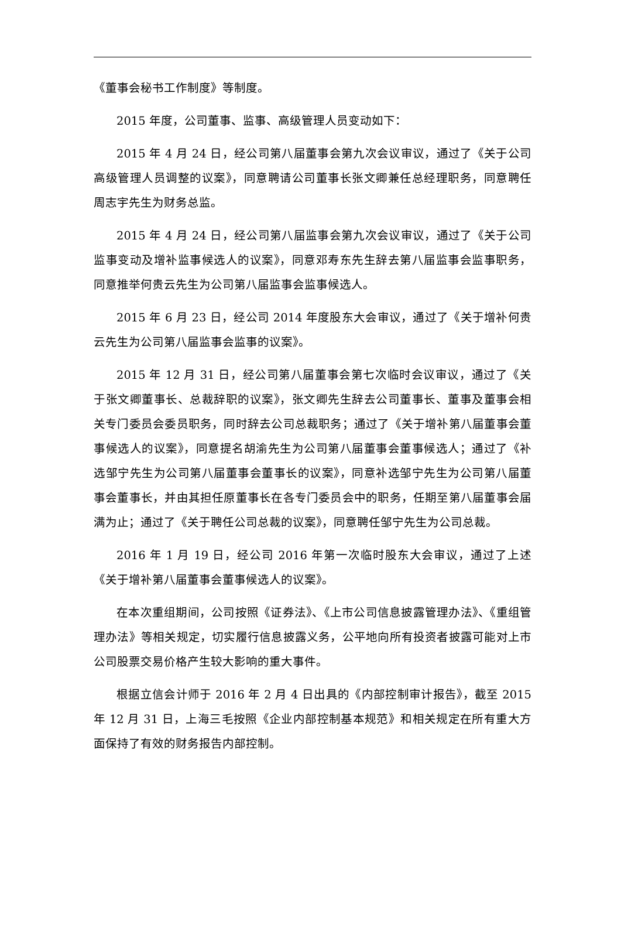《董事会秘书工作制度》等制度。
2015 年度，公司董事、监事、高级管理人员变动如下：
2015 年 4 月 24 日，经公司第八届董事会第九次会议审议，通过了《关于公司高级管理人员调整的议案》，同意聘请公司董事长张文卿兼任总经理职务，同意聘任周志宇先生为财务总监。
2015 年 4 月 24 日，经公司第八届监事会第九次会议审议，通过了《关于公司监事变动及增补监事候选人的议案》，同意邓寿东先生辞去第八届监事会监事职务，同意推举何贵云先生为公司第八届监事会监事候选人。
2015 年 6 月 23 日，经公司 2014 年度股东大会审议，通过了《关于增补何贵云先生为公司第八届监事会监事的议案》。
2015 年 12 月 31 日，经公司第八届董事会第七次临时会议审议，通过了《关于张文卿董事长、总裁辞职的议案》，张文卿先生辞去公司董事长、董事及董事会相关专门委员会委员职务，同时辞去公司总裁职务；通过了《关于增补第八届董事会董事候选人的议案》，同意提名胡渝先生为公司第八届董事会董事候选人；通过了《补选邹宁先生为公司第八届董事会董事长的议案》，同意补选邹宁先生为公司第八届董事会董事长，并由其担任原董事长在各专门委员会中的职务，任期至第八届董事会届满为止；通过了《关于聘任公司总裁的议案》，同意聘任邹宁先生为公司总裁。
2016 年 1 月 19 日，经公司 2016 年第一次临时股东大会审议，通过了上述《关于增补第八届董事会董事候选人的议案》。
在本次重组期间，公司按照《证券法》、《上市公司信息披露管理办法》、《重组管理办法》等相关规定，切实履行信息披露义务，公平地向所有投资者披露可能对上市公司股票交易价格产生较大影响的重大事件。
根据立信会计师于 2016 年 2 月 4 日出具的《内部控制审计报告》，截至 2015 年 12 月 31 日，上海三毛按照《企业内部控制基本规范》和相关规定在所有重大方面保持了有效的财务报告内部控制。